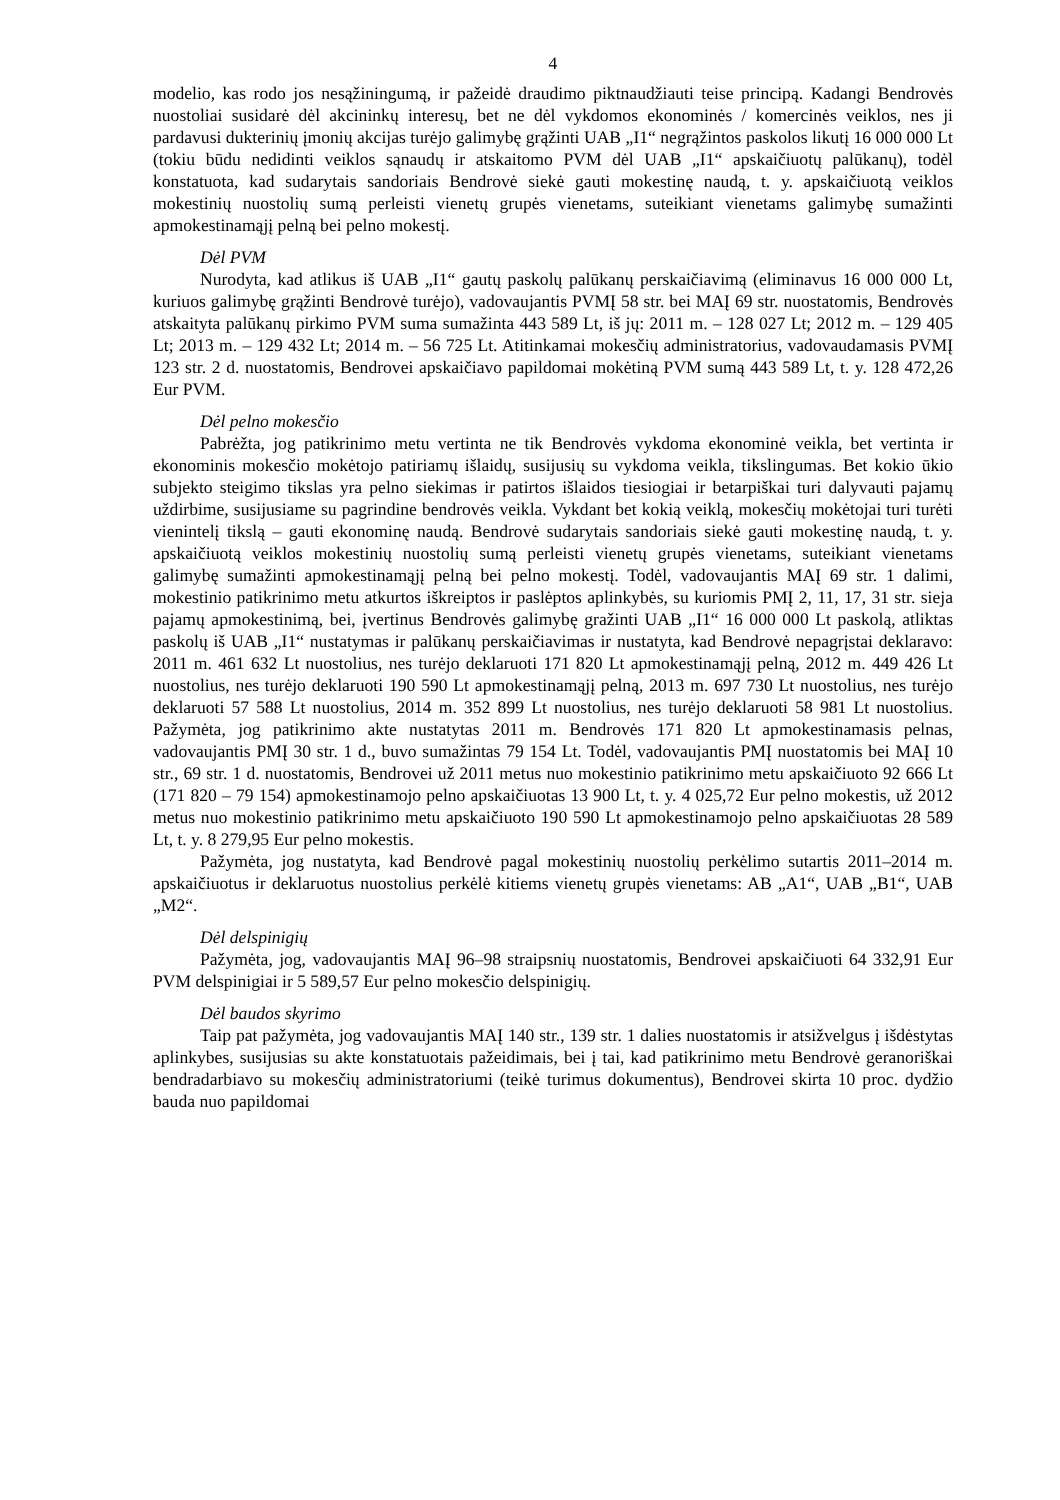4
modelio, kas rodo jos nesąžiningumą, ir pažeidė draudimo piktnaudžiauti teise principą. Kadangi Bendrovės nuostoliai susidarė dėl akcininkų interesų, bet ne dėl vykdomos ekonominės / komercinės veiklos, nes ji pardavusi dukterinių įmonių akcijas turėjo galimybę grąžinti UAB „I1“ negrąžintos paskolos likutį 16 000 000 Lt (tokiu būdu nedidinti veiklos sąnaudų ir atskaitomo PVM dėl UAB „I1“ apskaičiuotų palūkanų), todėl konstatuota, kad sudarytais sandoriais Bendrovė siekė gauti mokestinę naudą, t. y. apskaičiuotą veiklos mokestinių nuostolių sumą perleisti vienetų grupės vienetams, suteikiant vienetams galimybę sumažinti apmokestinamąjį pelną bei pelno mokestį.
Dėl PVM
Nurodyta, kad atlikus iš UAB „I1“ gautų paskolų palūkanų perskaičiavimą (eliminavus 16 000 000 Lt, kuriuos galimybę grąžinti Bendrovė turėjo), vadovaujantis PVMĮ 58 str. bei MAĮ 69 str. nuostatomis, Bendrovės atskaityta palūkanų pirkimo PVM suma sumažinta 443 589 Lt, iš jų: 2011 m. – 128 027 Lt; 2012 m. – 129 405 Lt; 2013 m. – 129 432 Lt; 2014 m. – 56 725 Lt. Atitinkamai mokesčių administratorius, vadovaudamasis PVMĮ 123 str. 2 d. nuostatomis, Bendrovei apskaičiavo papildomai mokėtiną PVM sumą 443 589 Lt, t. y. 128 472,26 Eur PVM.
Dėl pelno mokesčio
Pabrėžta, jog patikrinimo metu vertinta ne tik Bendrovės vykdoma ekonominė veikla, bet vertinta ir ekonominis mokesčio mokėtojo patiriamų išlaidų, susijusių su vykdoma veikla, tikslingumas. Bet kokio ūkio subjekto steigimo tikslas yra pelno siekimas ir patirtos išlaidos tiesiogiai ir betarpiškai turi dalyvauti pajamų uždirbime, susijusiame su pagrindine bendrovės veikla. Vykdant bet kokią veiklą, mokesčių mokėtojai turi turėti vienintelį tikslą – gauti ekonominę naudą. Bendrovė sudarytais sandoriais siekė gauti mokestinę naudą, t. y. apskaičiuotą veiklos mokestinių nuostolių sumą perleisti vienetų grupės vienetams, suteikiant vienetams galimybę sumažinti apmokestinamąjį pelną bei pelno mokestį. Todėl, vadovaujantis MAĮ 69 str. 1 dalimi, mokestinio patikrinimo metu atkurtos iškreiptos ir paslėptos aplinkybės, su kuriomis PMĮ 2, 11, 17, 31 str. sieja pajamų apmokestinimą, bei, įvertinus Bendrovės galimybę gražinti UAB „I1“ 16 000 000 Lt paskolą, atliktas paskolų iš UAB „I1“ nustatymas ir palūkanų perskaičiavimas ir nustatyta, kad Bendrovė nepagrįstai deklaravo: 2011 m. 461 632 Lt nuostolius, nes turėjo deklaruoti 171 820 Lt apmokestinamąjį pelną, 2012 m. 449 426 Lt nuostolius, nes turėjo deklaruoti 190 590 Lt apmokestinamąjį pelną, 2013 m. 697 730 Lt nuostolius, nes turėjo deklaruoti 57 588 Lt nuostolius, 2014 m. 352 899 Lt nuostolius, nes turėjo deklaruoti 58 981 Lt nuostolius. Pažymėta, jog patikrinimo akte nustatytas 2011 m. Bendrovės 171 820 Lt apmokestinamasis pelnas, vadovaujantis PMĮ 30 str. 1 d., buvo sumažintas 79 154 Lt. Todėl, vadovaujantis PMĮ nuostatomis bei MAĮ 10 str., 69 str. 1 d. nuostatomis, Bendrovei už 2011 metus nuo mokestinio patikrinimo metu apskaičiuoto 92 666 Lt (171 820 – 79 154) apmokestinamojo pelno apskaičiuotas 13 900 Lt, t. y. 4 025,72 Eur pelno mokestis, už 2012 metus nuo mokestinio patikrinimo metu apskaičiuoto 190 590 Lt apmokestinamojo pelno apskaičiuotas 28 589 Lt, t. y. 8 279,95 Eur pelno mokestis.
Pažymėta, jog nustatyta, kad Bendrovė pagal mokestinių nuostolių perkėlimo sutartis 2011–2014 m. apskaičiuotus ir deklaruotus nuostolius perkėlė kitiems vienetų grupės vienetams: AB „A1“, UAB „B1“, UAB „M2“.
Dėl delspinigių
Pažymėta, jog, vadovaujantis MAĮ 96–98 straipsnių nuostatomis, Bendrovei apskaičiuoti 64 332,91 Eur PVM delspinigiai ir 5 589,57 Eur pelno mokesčio delspinigių.
Dėl baudos skyrimo
Taip pat pažymėta, jog vadovaujantis MAĮ 140 str., 139 str. 1 dalies nuostatomis ir atsižvelgus į išdėstytas aplinkybes, susijusias su akte konstatuotais pažeidimais, bei į tai, kad patikrinimo metu Bendrovė geranoriškai bendradarbiavo su mokesčių administratoriumi (teikė turimus dokumentus), Bendrovei skirta 10 proc. dydžio bauda nuo papildomai